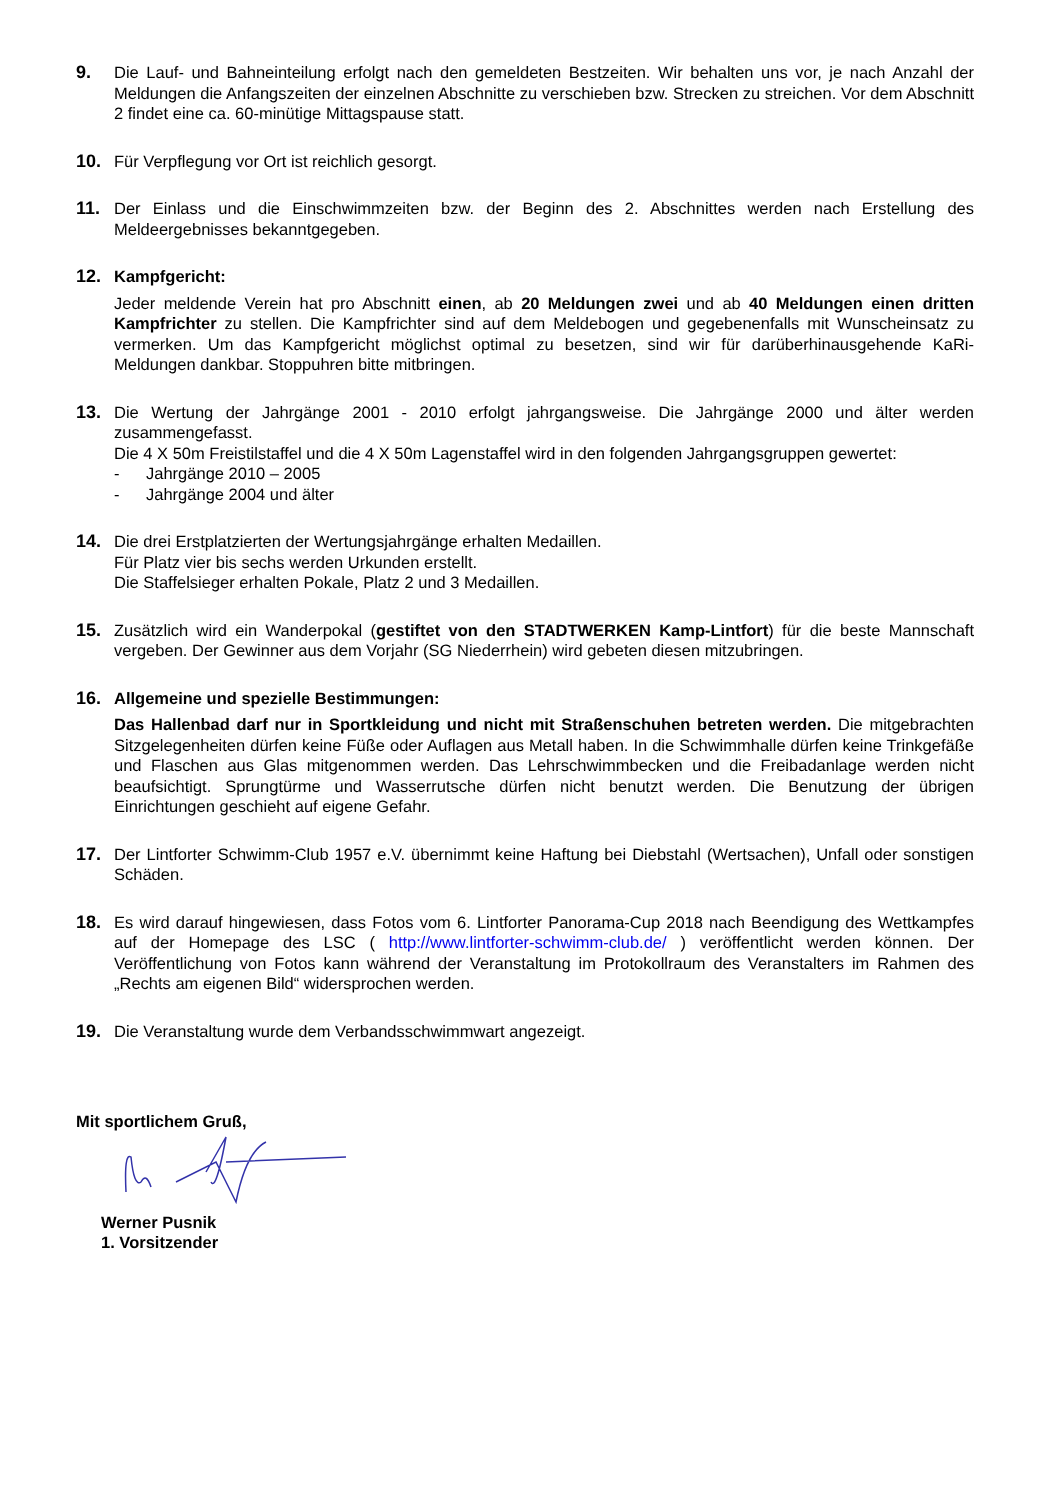9. Die Lauf- und Bahneinteilung erfolgt nach den gemeldeten Bestzeiten. Wir behalten uns vor, je nach Anzahl der Meldungen die Anfangszeiten der einzelnen Abschnitte zu verschieben bzw. Strecken zu streichen. Vor dem Abschnitt 2 findet eine ca. 60-minütige Mittagspause statt.
10. Für Verpflegung vor Ort ist reichlich gesorgt.
11. Der Einlass und die Einschwimmzeiten bzw. der Beginn des 2. Abschnittes werden nach Erstellung des Meldeergebnisses bekanntgegeben.
12. Kampfgericht:
Jeder meldende Verein hat pro Abschnitt einen, ab 20 Meldungen zwei und ab 40 Meldungen einen dritten Kampfrichter zu stellen. Die Kampfrichter sind auf dem Meldebogen und gegebenenfalls mit Wunscheinsatz zu vermerken. Um das Kampfgericht möglichst optimal zu besetzen, sind wir für darüberhinausgehende KaRi-Meldungen dankbar. Stoppuhren bitte mitbringen.
13. Die Wertung der Jahrgänge 2001 - 2010 erfolgt jahrgangsweise. Die Jahrgänge 2000 und älter werden zusammengefasst.
Die 4 X 50m Freistilstaffel und die 4 X 50m Lagenstaffel wird in den folgenden Jahrgangsgruppen gewertet:
- Jahrgänge 2010 – 2005
- Jahrgänge 2004 und älter
14. Die drei Erstplatzierten der Wertungsjahrgänge erhalten Medaillen.
Für Platz vier bis sechs werden Urkunden erstellt.
Die Staffelsieger erhalten Pokale, Platz 2 und 3 Medaillen.
15. Zusätzlich wird ein Wanderpokal (gestiftet von den STADTWERKEN Kamp-Lintfort) für die beste Mannschaft vergeben. Der Gewinner aus dem Vorjahr (SG Niederrhein) wird gebeten diesen mitzubringen.
16. Allgemeine und spezielle Bestimmungen:
Das Hallenbad darf nur in Sportkleidung und nicht mit Straßenschuhen betreten werden. Die mitgebrachten Sitzgelegenheiten dürfen keine Füße oder Auflagen aus Metall haben. In die Schwimmhalle dürfen keine Trinkgefäße und Flaschen aus Glas mitgenommen werden. Das Lehrschwimmbecken und die Freibadanlage werden nicht beaufsichtigt. Sprungtürme und Wasserrutsche dürfen nicht benutzt werden. Die Benutzung der übrigen Einrichtungen geschieht auf eigene Gefahr.
17. Der Lintforter Schwimm-Club 1957 e.V. übernimmt keine Haftung bei Diebstahl (Wertsachen), Unfall oder sonstigen Schäden.
18. Es wird darauf hingewiesen, dass Fotos vom 6. Lintforter Panorama-Cup 2018 nach Beendigung des Wettkampfes auf der Homepage des LSC ( http://www.lintforter-schwimm-club.de/ ) veröffentlicht werden können. Der Veröffentlichung von Fotos kann während der Veranstaltung im Protokollraum des Veranstalters im Rahmen des „Rechts am eigenen Bild“ widersprochen werden.
19. Die Veranstaltung wurde dem Verbandsschwimmwart angezeigt.
Mit sportlichem Gruß,
Werner Pusnik
1. Vorsitzender